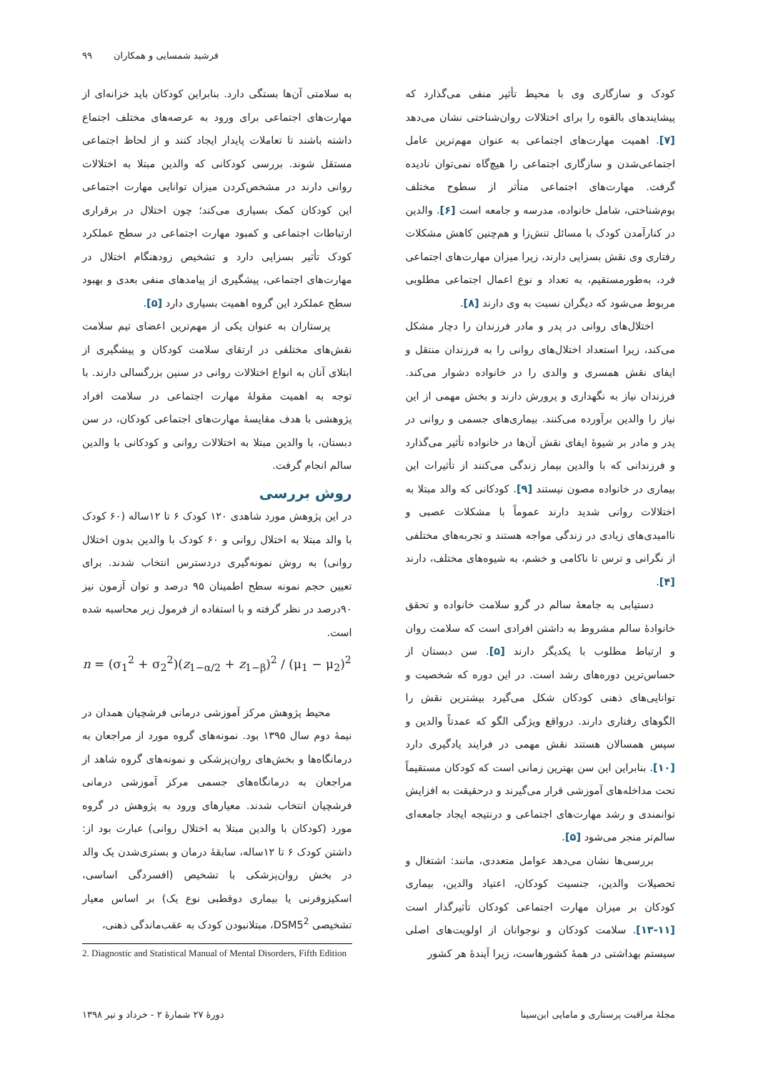فرشید شمسایی و همکاران ۹۹
کودک و سازگاری وی با محیط تأثیر منفی می‌گذارد که پیشایندهای بالقوه را برای اختلالات روان‌شناختی نشان می‌دهد [۷]. اهمیت مهارت‌های اجتماعی به عنوان مهم‌ترین عامل اجتماعی‌شدن و سازگاری اجتماعی را هیچ‌گاه نمی‌توان نادیده گرفت. مهارت‌های اجتماعی متأثر از سطوح مختلف بوم‌شناختی، شامل خانواده، مدرسه و جامعه است [۶]. والدین در کنارآمدن کودک با مسائل تنش‌زا و هم‌چنین کاهش مشکلات رفتاری وی نقش بسزایی دارند، زیرا میزان مهارت‌های اجتماعی فرد، به‌طورمستقیم، به تعداد و نوع اعمال اجتماعی مطلوبی مربوط می‌شود که دیگران نسبت به وی دارند [۸].
اختلال‌های روانی در پدر و مادر فرزندان را دچار مشکل می‌کند، زیرا استعداد اختلال‌های روانی را به فرزندان منتقل و ایفای نقش همسری و والدی را در خانواده دشوار می‌کند. فرزندان نیاز به نگهداری و پرورش دارند و بخش مهمی از این نیاز را والدین برآورده می‌کنند. بیماری‌های جسمی و روانی در پدر و مادر بر شیوۀ ایفای نقش آن‌ها در خانواده تأثیر می‌گذارد و فرزندانی که با والدین بیمار زندگی می‌کنند از تأثیرات این بیماری در خانواده مصون نیستند [۹]. کودکانی که والد مبتلا به اختلالات روانی شدید دارند عموماً با مشکلات عصبی و ناامیدی‌های زیادی در زندگی مواجه هستند و تجربه‌های مختلفی از نگرانی و ترس تا ناکامی و خشم، به شیوه‌های مختلف، دارند [۴].
دستیابی به جامعۀ سالم در گرو سلامت خانواده و تحقق خانوادۀ سالم مشروط به داشتن افرادی است که سلامت روان و ارتباط مطلوب با یکدیگر دارند [۵]. سن دبستان از حساس‌ترین دوره‌های رشد است. در این دوره که شخصیت و توانایی‌های ذهنی کودکان شکل می‌گیرد بیشترین نقش را الگوهای رفتاری دارند. درواقع ویژگی الگو که عمدتاً والدین و سپس همسالان هستند نقش مهمی در فرایند یادگیری دارد [۱۰]. بنابراین این سن بهترین زمانی است که کودکان مستقیماً تحت مداخله‌های آموزشی قرار می‌گیرند و درحقیقت به افزایش توانمندی و رشد مهارت‌های اجتماعی و درنتیجه ایجاد جامعه‌ای سالم‌تر منجر می‌شود [۵].
بررسی‌ها نشان می‌دهد عوامل متعددی، مانند: اشتغال و تحصیلات والدین، جنسیت کودکان، اعتیاد والدین، بیماری کودکان بر میزان مهارت اجتماعی کودکان تأثیرگذار است [۱۱-۱۳]. سلامت کودکان و نوجوانان از اولویت‌های اصلی سیستم بهداشتی در همۀ کشورهاست، زیرا آیندۀ هر کشور
به سلامتی آن‌ها بستگی دارد. بنابراین کودکان باید خزانه‌ای از مهارت‌های اجتماعی برای ورود به عرصه‌های مختلف اجتماع داشته باشند تا تعاملات پایدار ایجاد کنند و از لحاظ اجتماعی مستقل شوند. بررسی کودکانی که والدین مبتلا به اختلالات روانی دارند در مشخص‌کردن میزان توانایی مهارت اجتماعی این کودکان کمک بسیاری می‌کند؛ چون اختلال در برقراری ارتباطات اجتماعی و کمبود مهارت اجتماعی در سطح عملکرد کودک تأثیر بسزایی دارد و تشخیص زودهنگام اختلال در مهارت‌های اجتماعی، پیشگیری از پیامدهای منفی بعدی و بهبود سطح عملکرد این گروه اهمیت بسیاری دارد [۵].
پرستاران به عنوان یکی از مهم‌ترین اعضای تیم سلامت نقش‌های مختلفی در ارتقای سلامت کودکان و پیشگیری از ابتلای آنان به انواع اختلالات روانی در سنین بزرگسالی دارند. با توجه به اهمیت مقولۀ مهارت اجتماعی در سلامت افراد پژوهشی با هدف مقایسۀ مهارت‌های اجتماعی کودکان، در سن دبستان، با والدین مبتلا به اختلالات روانی و کودکانی با والدین سالم انجام گرفت.
روش بررسی
در این پژوهش مورد شاهدی ۱۲۰ کودک ۶ تا ۱۲ساله (۶۰ کودک با والد مبتلا به اختلال روانی و ۶۰ کودک با والدین بدون اختلال روانی) به روش نمونه‌گیری دردسترس انتخاب شدند. برای تعیین حجم نمونه سطح اطمینان ۹۵ درصد و توان آزمون نیز ۹۰درصد در نظر گرفته و با استفاده از فرمول زیر محاسبه شده است.
n = (σ<sub>1</sub><sup>2</sup> + σ<sub>2</sub><sup>2</sup>)(z<sub>1−α/2</sub> + z<sub>1−β</sub>)<sup>2</sup> / (μ<sub>1</sub> − μ<sub>2</sub>)<sup>2</sup>
محیط پژوهش مرکز آموزشی درمانی فرشچیان همدان در نیمۀ دوم سال ۱۳۹۵ بود. نمونه‌های گروه مورد از مراجعان به درمانگاه‌ها و بخش‌های روان‌پزشکی و نمونه‌های گروه شاهد از مراجعان به درمانگاه‌های جسمی مرکز آموزشی درمانی فرشچیان انتخاب شدند. معیارهای ورود به پژوهش در گروه مورد (کودکان با والدین مبتلا به اختلال روانی) عبارت بود از: داشتن کودک ۶ تا ۱۲ساله، سابقۀ درمان و بستری‌شدن یک والد در بخش روان‌پزشکی با تشخیص (افسردگی اساسی، اسکیزوفرنی یا بیماری دوقطبی نوع یک) بر اساس معیار تشخیصی DSM5<sup>2</sup>، مبتلانبودن کودک به عقب‌ماندگی ذهنی،
2. Diagnostic and Statistical Manual of Mental Disorders, Fifth Edition
مجلۀ مراقبت پرستاری و مامایی ابن‌سینا دورۀ ۲۷ شمارۀ ۲ - خرداد و تیر ۱۳۹۸